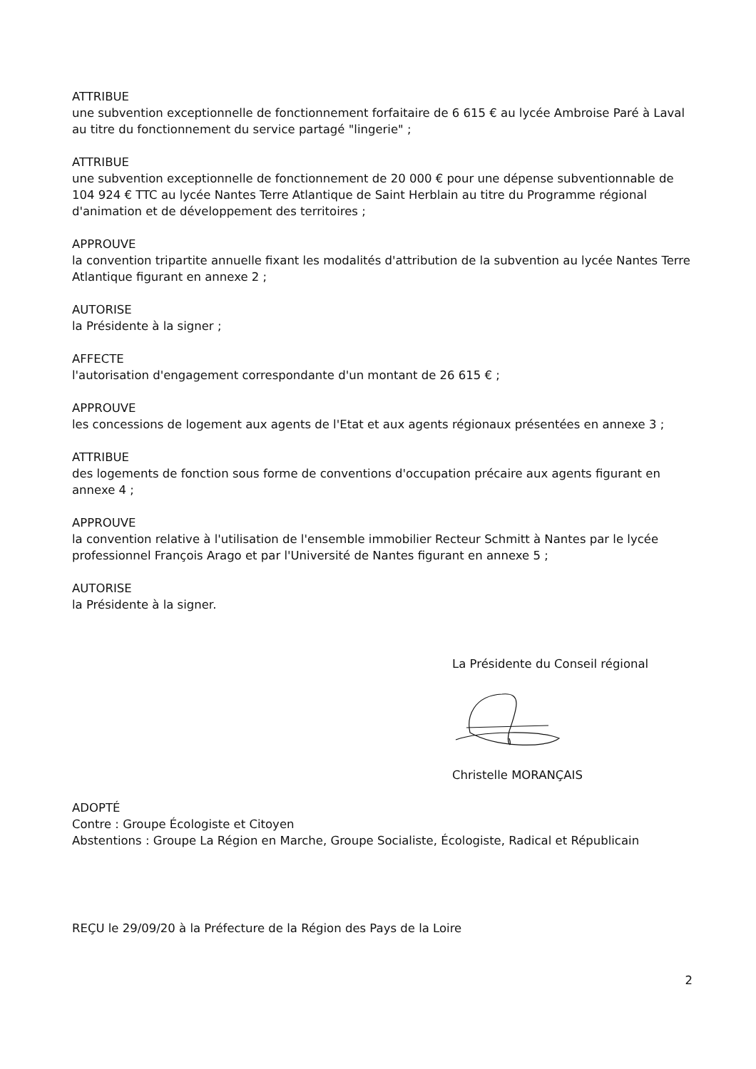ATTRIBUE
une subvention exceptionnelle de fonctionnement forfaitaire de 6 615 € au lycée Ambroise Paré à Laval au titre du fonctionnement du service partagé "lingerie" ;
ATTRIBUE
une subvention exceptionnelle de fonctionnement de 20 000 € pour une dépense subventionnable de 104 924 € TTC au lycée Nantes Terre Atlantique de Saint Herblain au titre du Programme régional d'animation et de développement des territoires ;
APPROUVE
la convention tripartite annuelle fixant les modalités d'attribution de la subvention au lycée Nantes Terre Atlantique figurant en annexe 2 ;
AUTORISE
la Présidente à la signer ;
AFFECTE
l'autorisation d'engagement correspondante d'un montant de 26 615 € ;
APPROUVE
les concessions de logement aux agents de l'Etat et aux agents régionaux présentées en annexe 3 ;
ATTRIBUE
des logements de fonction sous forme de conventions d'occupation précaire aux agents figurant en annexe 4 ;
APPROUVE
la convention relative à l'utilisation de l'ensemble immobilier Recteur Schmitt à Nantes par le lycée professionnel François Arago et par l'Université de Nantes figurant en annexe 5 ;
AUTORISE
la Présidente à la signer.
La Présidente du Conseil régional
Christelle MORANÇAIS
ADOPTÉ
Contre : Groupe Écologiste et Citoyen
Abstentions : Groupe La Région en Marche, Groupe Socialiste, Écologiste, Radical et Républicain
REÇU le 29/09/20 à la Préfecture de la Région des Pays de la Loire
2